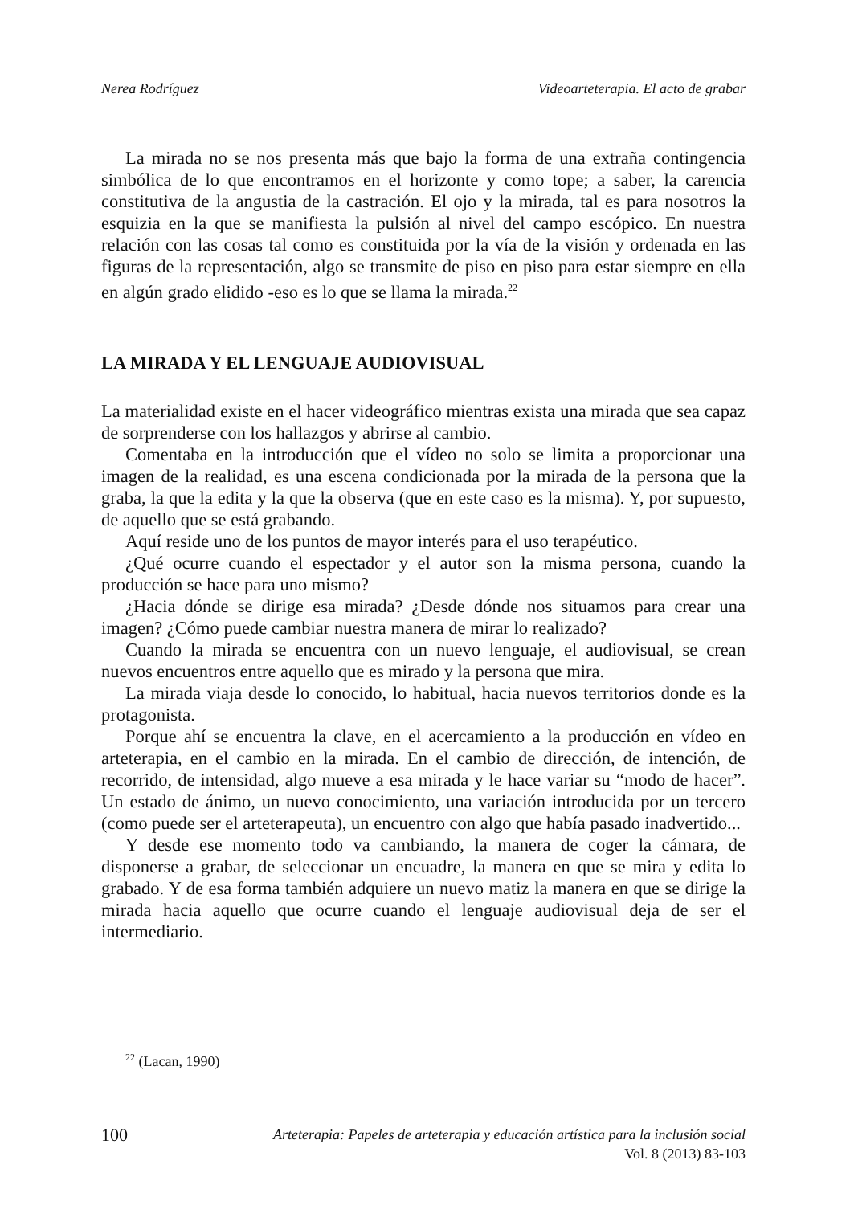Nerea Rodríguez Videoarteterapia. El acto de grabar
La mirada no se nos presenta más que bajo la forma de una extraña contingencia simbólica de lo que encontramos en el horizonte y como tope; a saber, la carencia constitutiva de la angustia de la castración. El ojo y la mirada, tal es para nosotros la esquizia en la que se manifiesta la pulsión al nivel del campo escópico. En nuestra relación con las cosas tal como es constituida por la vía de la visión y ordenada en las figuras de la representación, algo se transmite de piso en piso para estar siempre en ella en algún grado elidido -eso es lo que se llama la mirada.<sup>22</sup>
LA MIRADA Y EL LENGUAJE AUDIOVISUAL
La materialidad existe en el hacer videográfico mientras exista una mirada que sea capaz de sorprenderse con los hallazgos y abrirse al cambio.
Comentaba en la introducción que el vídeo no solo se limita a proporcionar una imagen de la realidad, es una escena condicionada por la mirada de la persona que la graba, la que la edita y la que la observa (que en este caso es la misma). Y, por supuesto, de aquello que se está grabando.
Aquí reside uno de los puntos de mayor interés para el uso terapéutico.
¿Qué ocurre cuando el espectador y el autor son la misma persona, cuando la producción se hace para uno mismo?
¿Hacia dónde se dirige esa mirada? ¿Desde dónde nos situamos para crear una imagen? ¿Cómo puede cambiar nuestra manera de mirar lo realizado?
Cuando la mirada se encuentra con un nuevo lenguaje, el audiovisual, se crean nuevos encuentros entre aquello que es mirado y la persona que mira.
La mirada viaja desde lo conocido, lo habitual, hacia nuevos territorios donde es la protagonista.
Porque ahí se encuentra la clave, en el acercamiento a la producción en vídeo en arteterapia, en el cambio en la mirada. En el cambio de dirección, de intención, de recorrido, de intensidad, algo mueve a esa mirada y le hace variar su “modo de hacer”. Un estado de ánimo, un nuevo conocimiento, una variación introducida por un tercero (como puede ser el arteterapeuta), un encuentro con algo que había pasado inadvertido...
Y desde ese momento todo va cambiando, la manera de coger la cámara, de disponerse a grabar, de seleccionar un encuadre, la manera en que se mira y edita lo grabado. Y de esa forma también adquiere un nuevo matiz la manera en que se dirige la mirada hacia aquello que ocurre cuando el lenguaje audiovisual deja de ser el intermediario.
<sup>22</sup> (Lacan, 1990)
100 Arteterapia: Papeles de arteterapia y educación artística para la inclusión social
Vol. 8 (2013) 83-103